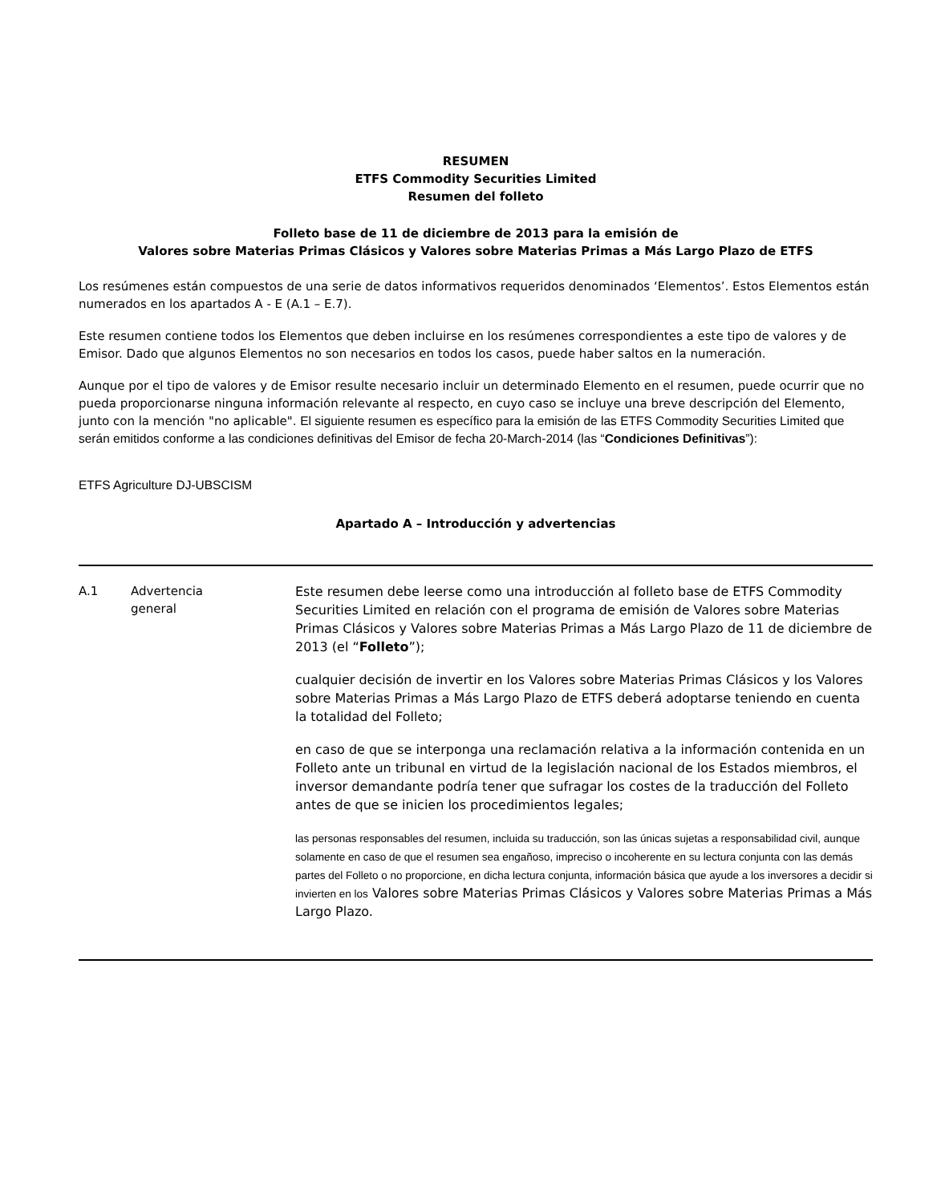RESUMEN
ETFS Commodity Securities Limited
Resumen del folleto
Folleto base de 11 de diciembre de 2013 para la emisión de
Valores sobre Materias Primas Clásicos y Valores sobre Materias Primas a Más Largo Plazo de ETFS
Los resúmenes están compuestos de una serie de datos informativos requeridos denominados ‘Elementos’. Estos Elementos están numerados en los apartados A - E (A.1 – E.7).
Este resumen contiene todos los Elementos que deben incluirse en los resúmenes correspondientes a este tipo de valores y de Emisor. Dado que algunos Elementos no son necesarios en todos los casos, puede haber saltos en la numeración.
Aunque por el tipo de valores y de Emisor resulte necesario incluir un determinado Elemento en el resumen, puede ocurrir que no pueda proporcionarse ninguna información relevante al respecto, en cuyo caso se incluye una breve descripción del Elemento, junto con la mención "no aplicable". El siguiente resumen es específico para la emisión de las ETFS Commodity Securities Limited que serán emitidos conforme a las condiciones definitivas del Emisor de fecha 20-March-2014 (las “Condiciones Definitivas”):
ETFS Agriculture DJ-UBSCISM
Apartado A – Introducción y advertencias
| A.1 | Advertencia general | Este resumen debe leerse como una introducción al folleto base de ETFS Commodity Securities Limited en relación con el programa de emisión de Valores sobre Materias Primas Clásicos y Valores sobre Materias Primas a Más Largo Plazo de 11 de diciembre de 2013 (el “ Folleto ”); cualquier decisión de invertir en los Valores sobre Materias Primas Clásicos y los Valores sobre Materias Primas a Más Largo Plazo de ETFS deberá adoptarse teniendo en cuenta la totalidad del Folleto; en caso de que se interponga una reclamación relativa a la información contenida en un Folleto ante un tribunal en virtud de la legislación nacional de los Estados miembros, el inversor demandante podría tener que sufragar los costes de la traducción del Folleto antes de que se inicien los procedimientos legales; las personas responsables del resumen, incluida su traducción, son las únicas sujetas a responsabilidad civil, aunque solamente en caso de que el resumen sea engañoso, impreciso o incoherente en su lectura conjunta con las demás partes del Folleto o no proporcione, en dicha lectura conjunta, información básica que ayude a los inversores a decidir si invierten en los Valores sobre Materias Primas Clásicos y Valores sobre Materias Primas a Más Largo Plazo. |